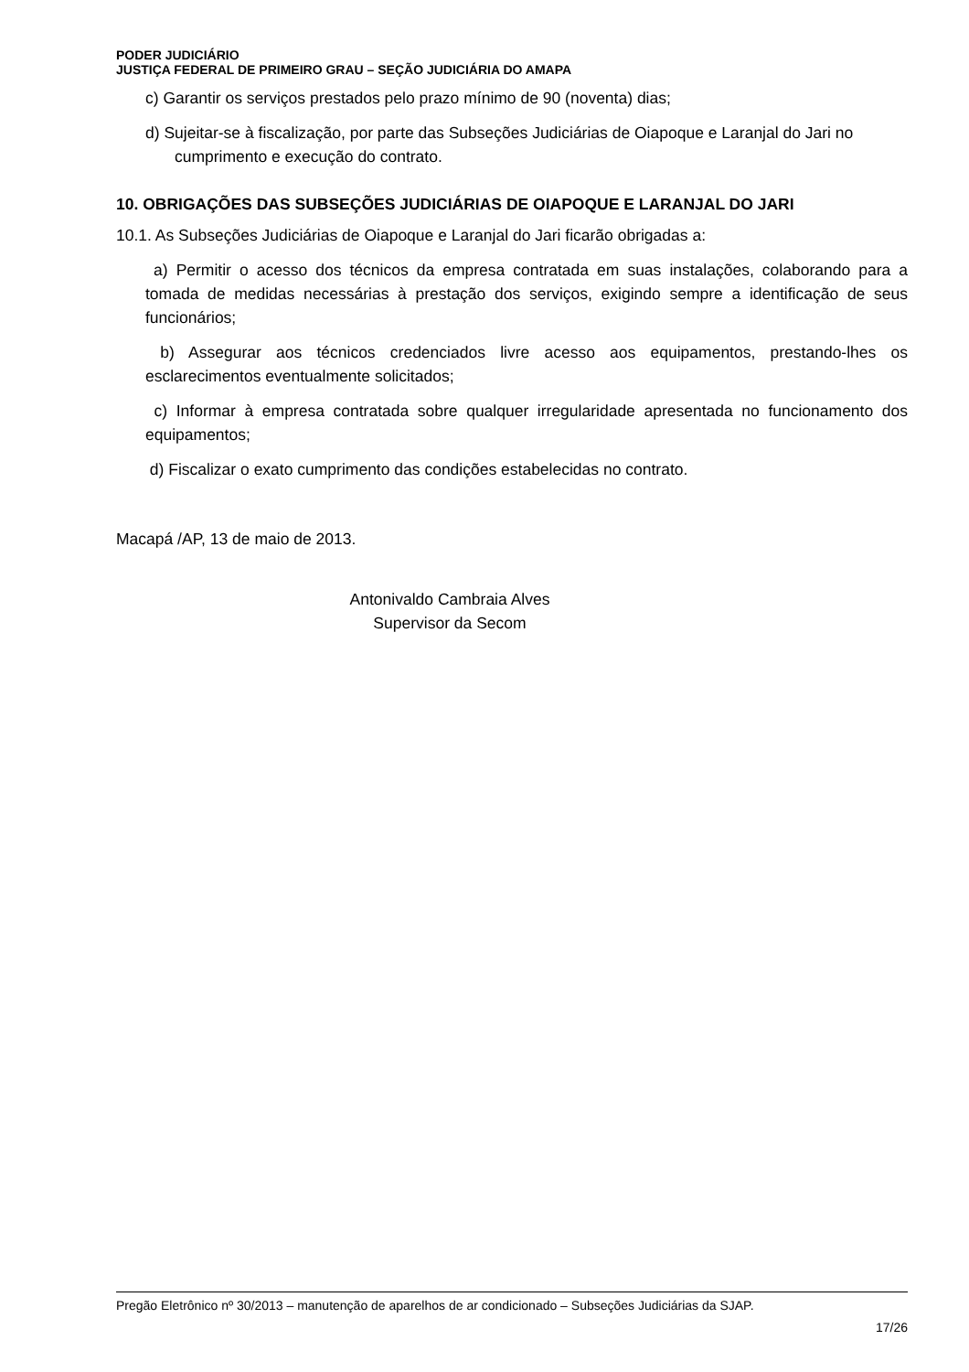PODER JUDICIÁRIO
JUSTIÇA FEDERAL DE PRIMEIRO GRAU – SEÇÃO JUDICIÁRIA DO AMAPA
c) Garantir os serviços prestados pelo prazo mínimo de 90 (noventa) dias;
d) Sujeitar-se à fiscalização, por parte das Subseções Judiciárias de Oiapoque e Laranjal do Jari no cumprimento e execução do contrato.
10. OBRIGAÇÕES DAS SUBSEÇÕES JUDICIÁRIAS DE OIAPOQUE E LARANJAL DO JARI
10.1. As Subseções Judiciárias de Oiapoque e Laranjal do Jari ficarão obrigadas a:
a) Permitir o acesso dos técnicos da empresa contratada em suas instalações, colaborando para a tomada de medidas necessárias à prestação dos serviços, exigindo sempre a identificação de seus funcionários;
b) Assegurar aos técnicos credenciados livre acesso aos equipamentos, prestando-lhes os esclarecimentos eventualmente solicitados;
c) Informar à empresa contratada sobre qualquer irregularidade apresentada no funcionamento dos equipamentos;
d) Fiscalizar o exato cumprimento das condições estabelecidas no contrato.
Macapá /AP, 13 de maio de 2013.
Antonivaldo Cambraia Alves
Supervisor da Secom
Pregão Eletrônico nº 30/2013 – manutenção de aparelhos de ar condicionado – Subseções Judiciárias da SJAP.
17/26